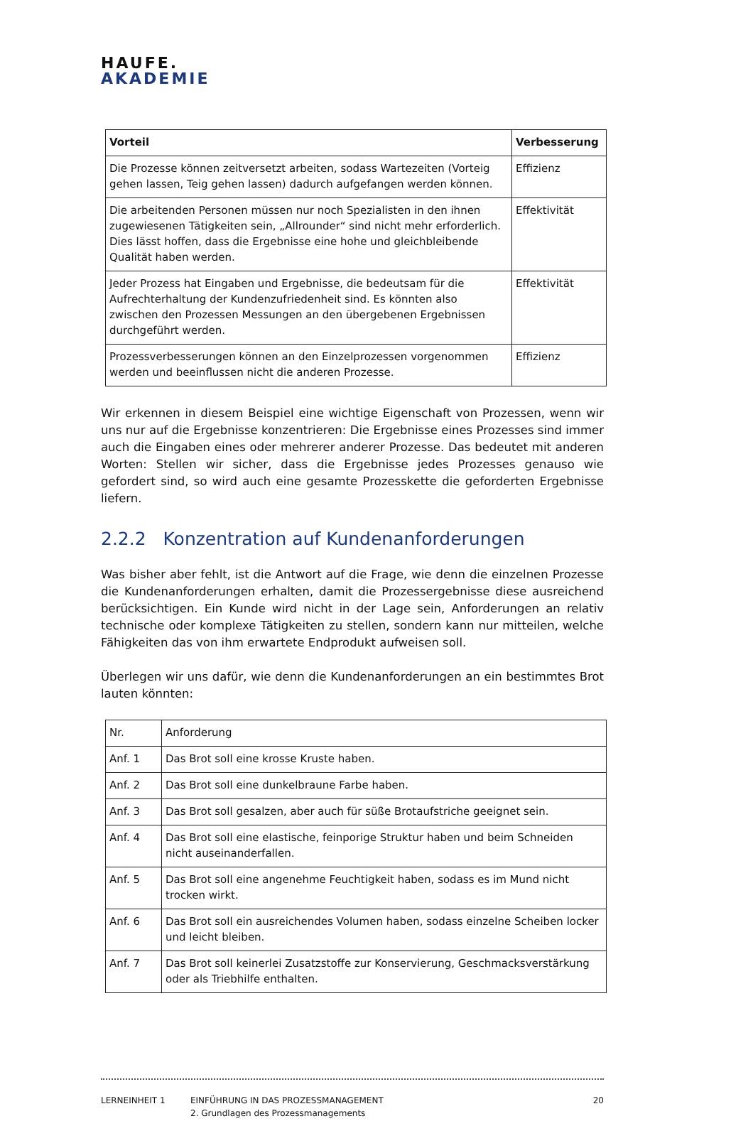HAUFE.
AKADEMIE
| Vorteil | Verbesserung |
| --- | --- |
| Die Prozesse können zeitversetzt arbeiten, sodass Wartezeiten (Vorteig gehen lassen, Teig gehen lassen) dadurch aufgefangen werden können. | Effizienz |
| Die arbeitenden Personen müssen nur noch Spezialisten in den ihnen zugewiesenen Tätigkeiten sein, „Allrounder“ sind nicht mehr erforderlich. Dies lässt hoffen, dass die Ergebnisse eine hohe und gleichbleibende Qualität haben werden. | Effektivität |
| Jeder Prozess hat Eingaben und Ergebnisse, die bedeutsam für die Aufrechterhaltung der Kundenzufriedenheit sind. Es könnten also zwischen den Prozessen Messungen an den übergebenen Ergebnissen durchgeführt werden. | Effektivität |
| Prozessverbesserungen können an den Einzelprozessen vorgenommen werden und beeinflussen nicht die anderen Prozesse. | Effizienz |
Wir erkennen in diesem Beispiel eine wichtige Eigenschaft von Prozessen, wenn wir uns nur auf die Ergebnisse konzentrieren: Die Ergebnisse eines Prozesses sind immer auch die Eingaben eines oder mehrerer anderer Prozesse. Das bedeutet mit anderen Worten: Stellen wir sicher, dass die Ergebnisse jedes Prozesses genauso wie gefordert sind, so wird auch eine gesamte Prozesskette die geforderten Ergebnisse liefern.
2.2.2 Konzentration auf Kundenanforderungen
Was bisher aber fehlt, ist die Antwort auf die Frage, wie denn die einzelnen Prozesse die Kundenanforderungen erhalten, damit die Prozessergebnisse diese ausreichend berücksichtigen. Ein Kunde wird nicht in der Lage sein, Anforderungen an relativ technische oder komplexe Tätigkeiten zu stellen, sondern kann nur mitteilen, welche Fähigkeiten das von ihm erwartete Endprodukt aufweisen soll.
Überlegen wir uns dafür, wie denn die Kundenanforderungen an ein bestimmtes Brot lauten könnten:
| Nr. | Anforderung |
| Anf. 1 | Das Brot soll eine krosse Kruste haben. |
| Anf. 2 | Das Brot soll eine dunkelbraune Farbe haben. |
| Anf. 3 | Das Brot soll gesalzen, aber auch für süße Brotaufstriche geeignet sein. |
| Anf. 4 | Das Brot soll eine elastische, feinporige Struktur haben und beim Schneiden nicht auseinanderfallen. |
| Anf. 5 | Das Brot soll eine angenehme Feuchtigkeit haben, sodass es im Mund nicht trocken wirkt. |
| Anf. 6 | Das Brot soll ein ausreichendes Volumen haben, sodass einzelne Scheiben locker und leicht bleiben. |
| Anf. 7 | Das Brot soll keinerlei Zusatzstoffe zur Konservierung, Geschmacksverstärkung oder als Triebhilfe enthalten. |
LERNEINHEIT 1 EINFÜHRUNG IN DAS PROZESSMANAGEMENT
2. Grundlagen des Prozessmanagements
20